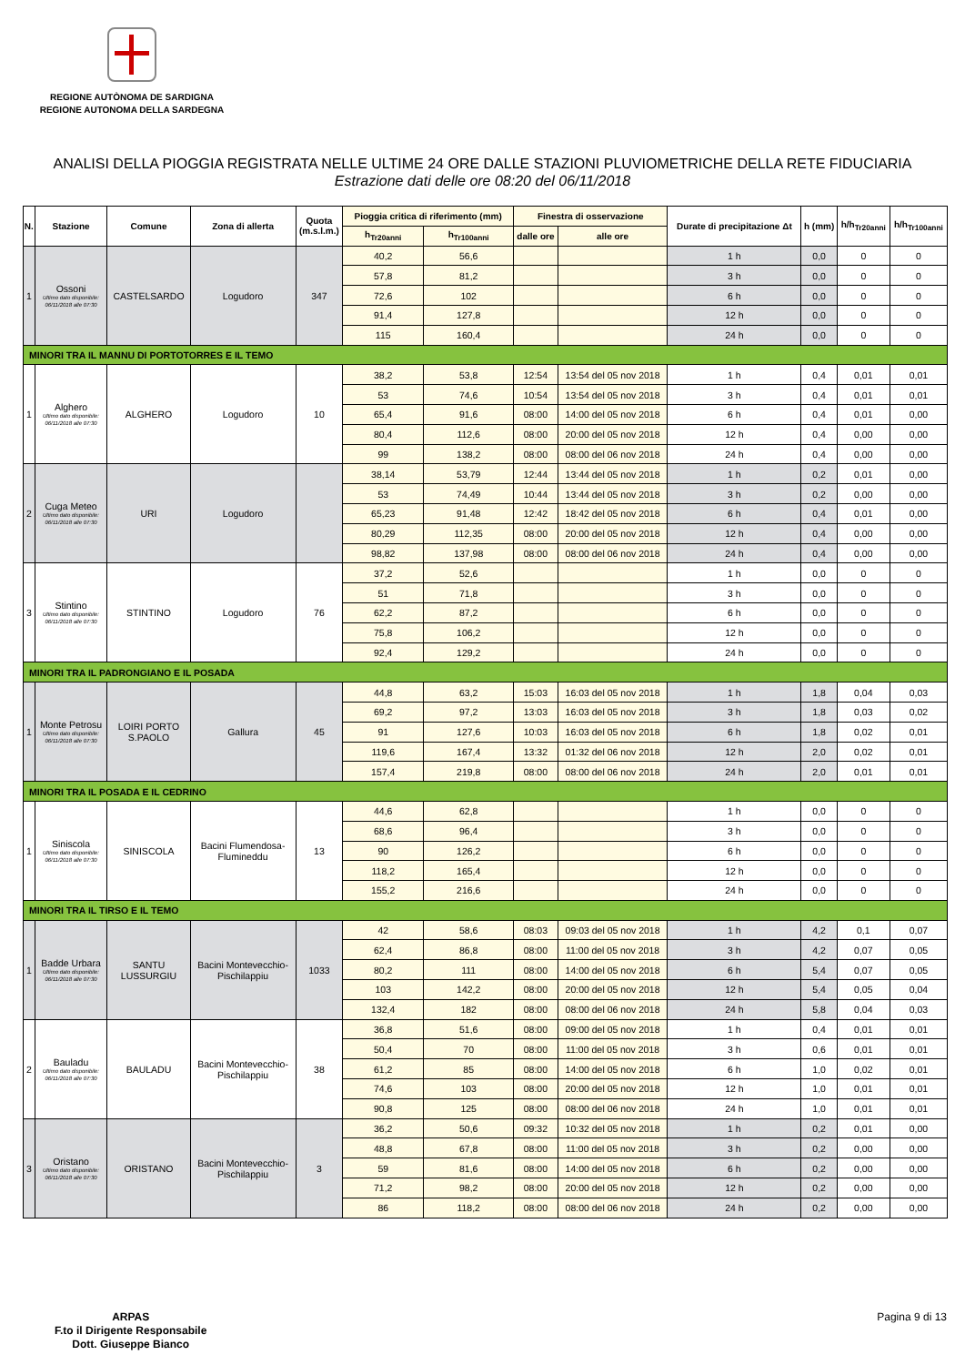REGIONE AUTÒNOMA DE SARDIGNA
REGIONE AUTONOMA DELLA SARDEGNA
ANALISI DELLA PIOGGIA REGISTRATA NELLE ULTIME 24 ORE DALLE STAZIONI PLUVIOMETRICHE DELLA RETE FIDUCIARIA
Estrazione dati delle ore 08:20 del 06/11/2018
| N. | Stazione | Comune | Zona di allerta | Quota (m.s.l.m.) | Pioggia critica di riferimento (mm) | | Finestra di osservazione | | Durate di precipitazione Δt | h (mm) | h/h<sub>Tr20anni</sub> | h/h<sub>Tr100anni</sub> |
| --- | --- | --- | --- | --- | --- | --- | --- | --- | --- | --- | --- | --- |
| | | | | | h<sub>Tr20anni</sub> | h<sub>Tr100anni</sub> | dalle ore | alle ore | | | | |
| 1 | Ossoni Ultimo dato disponibile: 06/11/2018 alle 07:30 | CASTELSARDO | Logudoro | 347 | 40,2 | 56,6 | | | 1 h | 0,0 | 0 | 0 |
| | | | | | 57,8 | 81,2 | | | 3 h | 0,0 | 0 | 0 |
| | | | | | 72,6 | 102 | | | 6 h | 0,0 | 0 | 0 |
| | | | | | 91,4 | 127,8 | | | 12 h | 0,0 | 0 | 0 |
| | | | | | 115 | 160,4 | | | 24 h | 0,0 | 0 | 0 |
| MINORI TRA IL MANNU DI PORTOTORRES E IL TEMO | | | | | | | | | | | | |
| 1 | Alghero Ultimo dato disponibile: 06/11/2018 alle 07:30 | ALGHERO | Logudoro | 10 | 38,2 | 53,8 | 12:54 | 13:54 del 05 nov 2018 | 1 h | 0,4 | 0,01 | 0,01 |
| | | | | | 53 | 74,6 | 10:54 | 13:54 del 05 nov 2018 | 3 h | 0,4 | 0,01 | 0,01 |
| | | | | | 65,4 | 91,6 | 08:00 | 14:00 del 05 nov 2018 | 6 h | 0,4 | 0,01 | 0,00 |
| | | | | | 80,4 | 112,6 | 08:00 | 20:00 del 05 nov 2018 | 12 h | 0,4 | 0,00 | 0,00 |
| | | | | | 99 | 138,2 | 08:00 | 08:00 del 06 nov 2018 | 24 h | 0,4 | 0,00 | 0,00 |
| 2 | Cuga Meteo Ultimo dato disponibile: 06/11/2018 alle 07:30 | URI | Logudoro | | 38,14 | 53,79 | 12:44 | 13:44 del 05 nov 2018 | 1 h | 0,2 | 0,01 | 0,00 |
| | | | | | 53 | 74,49 | 10:44 | 13:44 del 05 nov 2018 | 3 h | 0,2 | 0,00 | 0,00 |
| | | | | | 65,23 | 91,48 | 12:42 | 18:42 del 05 nov 2018 | 6 h | 0,4 | 0,01 | 0,00 |
| | | | | | 80,29 | 112,35 | 08:00 | 20:00 del 05 nov 2018 | 12 h | 0,4 | 0,00 | 0,00 |
| | | | | | 98,82 | 137,98 | 08:00 | 08:00 del 06 nov 2018 | 24 h | 0,4 | 0,00 | 0,00 |
| 3 | Stintino Ultimo dato disponibile: 06/11/2018 alle 07:30 | STINTINO | Logudoro | 76 | 37,2 | 52,6 | | | 1 h | 0,0 | 0 | 0 |
| | | | | | 51 | 71,8 | | | 3 h | 0,0 | 0 | 0 |
| | | | | | 62,2 | 87,2 | | | 6 h | 0,0 | 0 | 0 |
| | | | | | 75,8 | 106,2 | | | 12 h | 0,0 | 0 | 0 |
| | | | | | 92,4 | 129,2 | | | 24 h | 0,0 | 0 | 0 |
| MINORI TRA IL PADRONGIANO E IL POSADA | | | | | | | | | | | | |
| 1 | Monte Petrosu Ultimo dato disponibile: 06/11/2018 alle 07:30 | LOIRI PORTO S.PAOLO | Gallura | 45 | 44,8 | 63,2 | 15:03 | 16:03 del 05 nov 2018 | 1 h | 1,8 | 0,04 | 0,03 |
| | | | | | 69,2 | 97,2 | 13:03 | 16:03 del 05 nov 2018 | 3 h | 1,8 | 0,03 | 0,02 |
| | | | | | 91 | 127,6 | 10:03 | 16:03 del 05 nov 2018 | 6 h | 1,8 | 0,02 | 0,01 |
| | | | | | 119,6 | 167,4 | 13:32 | 01:32 del 06 nov 2018 | 12 h | 2,0 | 0,02 | 0,01 |
| | | | | | 157,4 | 219,8 | 08:00 | 08:00 del 06 nov 2018 | 24 h | 2,0 | 0,01 | 0,01 |
| MINORI TRA IL POSADA E IL CEDRINO | | | | | | | | | | | | |
| 1 | Siniscola Ultimo dato disponibile: 06/11/2018 alle 07:30 | SINISCOLA | Bacini Flumendosa- Flumineddu | 13 | 44,6 | 62,8 | | | 1 h | 0,0 | 0 | 0 |
| | | | | | 68,6 | 96,4 | | | 3 h | 0,0 | 0 | 0 |
| | | | | | 90 | 126,2 | | | 6 h | 0,0 | 0 | 0 |
| | | | | | 118,2 | 165,4 | | | 12 h | 0,0 | 0 | 0 |
| | | | | | 155,2 | 216,6 | | | 24 h | 0,0 | 0 | 0 |
| MINORI TRA IL TIRSO E IL TEMO | | | | | | | | | | | | |
| 1 | Badde Urbara Ultimo dato disponibile: 06/11/2018 alle 07:30 | SANTU LUSSURGIU | Bacini Montevecchio- Pischilappiu | 1033 | 42 | 58,6 | 08:03 | 09:03 del 05 nov 2018 | 1 h | 4,2 | 0,1 | 0,07 |
| | | | | | 62,4 | 86,8 | 08:00 | 11:00 del 05 nov 2018 | 3 h | 4,2 | 0,07 | 0,05 |
| | | | | | 80,2 | 111 | 08:00 | 14:00 del 05 nov 2018 | 6 h | 5,4 | 0,07 | 0,05 |
| | | | | | 103 | 142,2 | 08:00 | 20:00 del 05 nov 2018 | 12 h | 5,4 | 0,05 | 0,04 |
| | | | | | 132,4 | 182 | 08:00 | 08:00 del 06 nov 2018 | 24 h | 5,8 | 0,04 | 0,03 |
| 2 | Bauladu Ultimo dato disponibile: 06/11/2018 alle 07:30 | BAULADU | Bacini Montevecchio- Pischilappiu | 38 | 36,8 | 51,6 | 08:00 | 09:00 del 05 nov 2018 | 1 h | 0,4 | 0,01 | 0,01 |
| | | | | | 50,4 | 70 | 08:00 | 11:00 del 05 nov 2018 | 3 h | 0,6 | 0,01 | 0,01 |
| | | | | | 61,2 | 85 | 08:00 | 14:00 del 05 nov 2018 | 6 h | 1,0 | 0,02 | 0,01 |
| | | | | | 74,6 | 103 | 08:00 | 20:00 del 05 nov 2018 | 12 h | 1,0 | 0,01 | 0,01 |
| | | | | | 90,8 | 125 | 08:00 | 08:00 del 06 nov 2018 | 24 h | 1,0 | 0,01 | 0,01 |
| 3 | Oristano Ultimo dato disponibile: 06/11/2018 alle 07:30 | ORISTANO | Bacini Montevecchio- Pischilappiu | 3 | 36,2 | 50,6 | 09:32 | 10:32 del 05 nov 2018 | 1 h | 0,2 | 0,01 | 0,00 |
| | | | | | 48,8 | 67,8 | 08:00 | 11:00 del 05 nov 2018 | 3 h | 0,2 | 0,00 | 0,00 |
| | | | | | 59 | 81,6 | 08:00 | 14:00 del 05 nov 2018 | 6 h | 0,2 | 0,00 | 0,00 |
| | | | | | 71,2 | 98,2 | 08:00 | 20:00 del 05 nov 2018 | 12 h | 0,2 | 0,00 | 0,00 |
| | | | | | 86 | 118,2 | 08:00 | 08:00 del 06 nov 2018 | 24 h | 0,2 | 0,00 | 0,00 |
ARPAS
F.to il Dirigente Responsabile
Dott. Giuseppe Bianco
Pagina 9 di 13